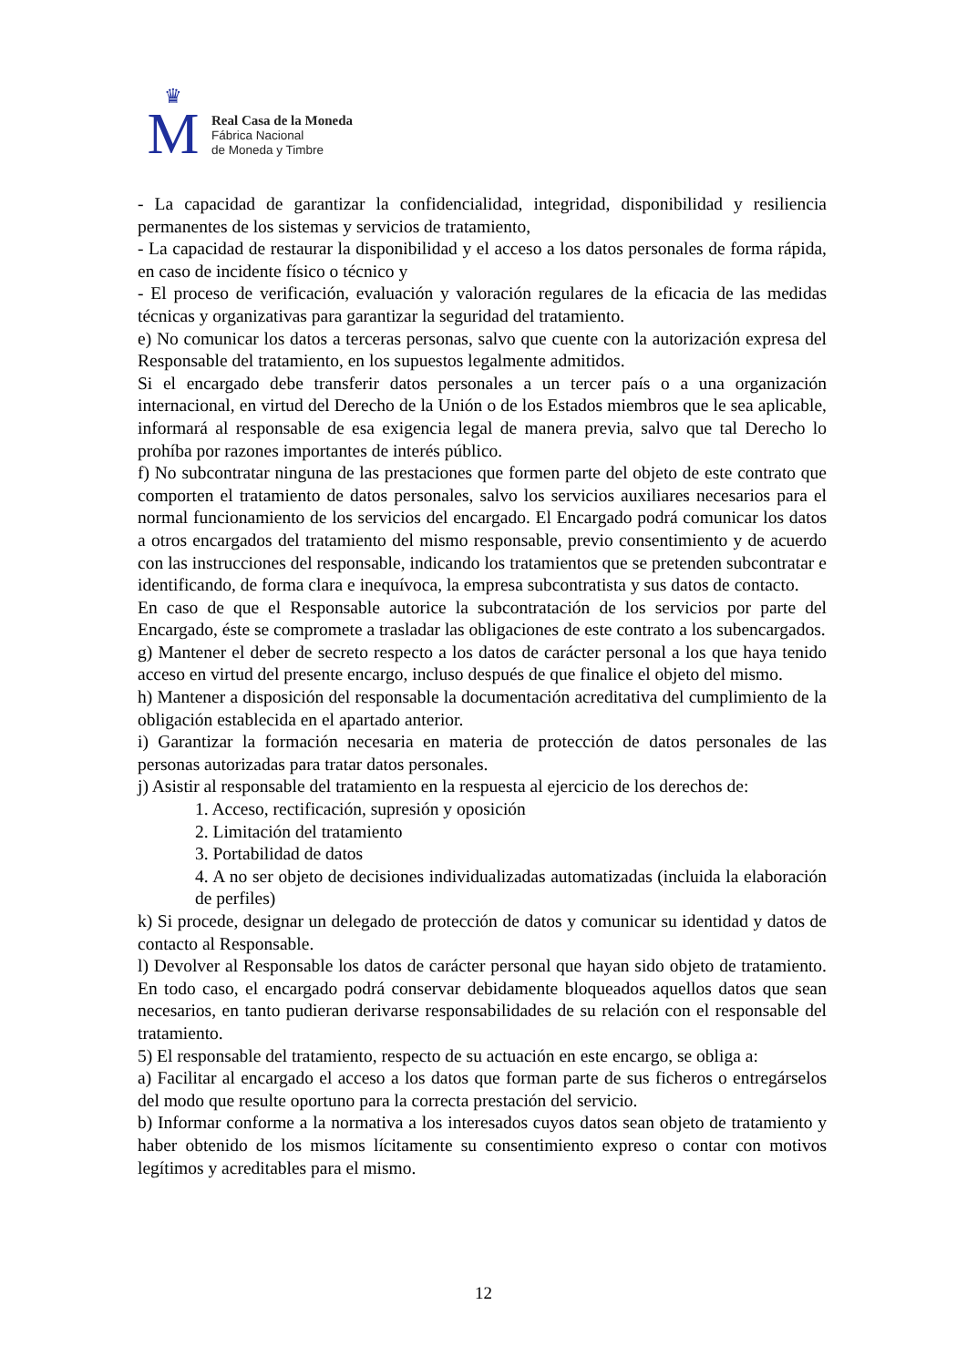♛
M
Real Casa de la Moneda
Fábrica Nacional
de Moneda y Timbre
- La capacidad de garantizar la confidencialidad, integridad, disponibilidad y resiliencia permanentes de los sistemas y servicios de tratamiento,
- La capacidad de restaurar la disponibilidad y el acceso a los datos personales de forma rápida, en caso de incidente físico o técnico y
- El proceso de verificación, evaluación y valoración regulares de la eficacia de las medidas técnicas y organizativas para garantizar la seguridad del tratamiento.
e) No comunicar los datos a terceras personas, salvo que cuente con la autorización expresa del Responsable del tratamiento, en los supuestos legalmente admitidos.
Si el encargado debe transferir datos personales a un tercer país o a una organización internacional, en virtud del Derecho de la Unión o de los Estados miembros que le sea aplicable, informará al responsable de esa exigencia legal de manera previa, salvo que tal Derecho lo prohíba por razones importantes de interés público.
f) No subcontratar ninguna de las prestaciones que formen parte del objeto de este contrato que comporten el tratamiento de datos personales, salvo los servicios auxiliares necesarios para el normal funcionamiento de los servicios del encargado. El Encargado podrá comunicar los datos a otros encargados del tratamiento del mismo responsable, previo consentimiento y de acuerdo con las instrucciones del responsable, indicando los tratamientos que se pretenden subcontratar e identificando, de forma clara e inequívoca, la empresa subcontratista y sus datos de contacto.
En caso de que el Responsable autorice la subcontratación de los servicios por parte del Encargado, éste se compromete a trasladar las obligaciones de este contrato a los subencargados.
g) Mantener el deber de secreto respecto a los datos de carácter personal a los que haya tenido acceso en virtud del presente encargo, incluso después de que finalice el objeto del mismo.
h) Mantener a disposición del responsable la documentación acreditativa del cumplimiento de la obligación establecida en el apartado anterior.
i) Garantizar la formación necesaria en materia de protección de datos personales de las personas autorizadas para tratar datos personales.
j) Asistir al responsable del tratamiento en la respuesta al ejercicio de los derechos de:
1. Acceso, rectificación, supresión y oposición
2. Limitación del tratamiento
3. Portabilidad de datos
4. A no ser objeto de decisiones individualizadas automatizadas (incluida la elaboración de perfiles)
k) Si procede, designar un delegado de protección de datos y comunicar su identidad y datos de contacto al Responsable.
l) Devolver al Responsable los datos de carácter personal que hayan sido objeto de tratamiento. En todo caso, el encargado podrá conservar debidamente bloqueados aquellos datos que sean necesarios, en tanto pudieran derivarse responsabilidades de su relación con el responsable del tratamiento.
5) El responsable del tratamiento, respecto de su actuación en este encargo, se obliga a:
a) Facilitar al encargado el acceso a los datos que forman parte de sus ficheros o entregárselos del modo que resulte oportuno para la correcta prestación del servicio.
b) Informar conforme a la normativa a los interesados cuyos datos sean objeto de tratamiento y haber obtenido de los mismos lícitamente su consentimiento expreso o contar con motivos legítimos y acreditables para el mismo.
12